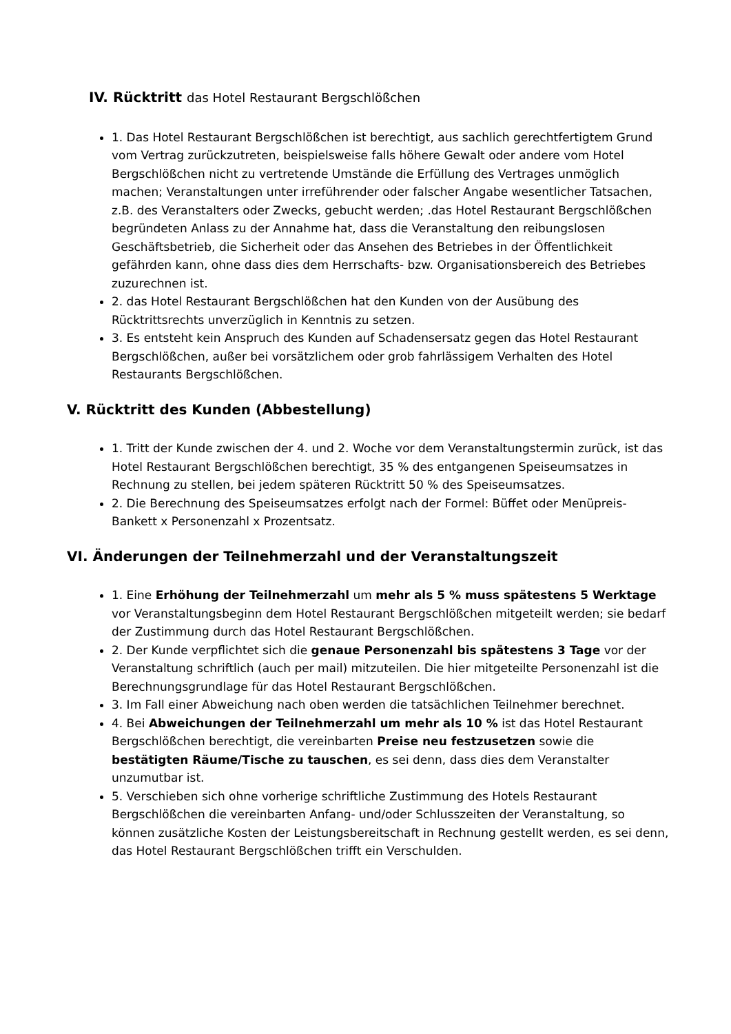IV. Rücktritt das Hotel Restaurant Bergschlößchen
1. Das Hotel Restaurant Bergschlößchen ist berechtigt, aus sachlich gerechtfertigtem Grund vom Vertrag zurückzutreten, beispielsweise falls höhere Gewalt oder andere vom Hotel Bergschlößchen nicht zu vertretende Umstände die Erfüllung des Vertrages unmöglich machen; Veranstaltungen unter irreführender oder falscher Angabe wesentlicher Tatsachen, z.B. des Veranstalters oder Zwecks, gebucht werden; .das Hotel Restaurant Bergschlößchen begründeten Anlass zu der Annahme hat, dass die Veranstaltung den reibungslosen Geschäftsbetrieb, die Sicherheit oder das Ansehen des Betriebes in der Öffentlichkeit gefährden kann, ohne dass dies dem Herrschafts- bzw. Organisationsbereich des Betriebes zuzurechnen ist.
2. das Hotel Restaurant Bergschlößchen hat den Kunden von der Ausübung des Rücktrittsrechts unverzüglich in Kenntnis zu setzen.
3. Es entsteht kein Anspruch des Kunden auf Schadensersatz gegen das Hotel Restaurant Bergschlößchen, außer bei vorsätzlichem oder grob fahrlässigem Verhalten des Hotel Restaurants Bergschlößchen.
V. Rücktritt des Kunden (Abbestellung)
1. Tritt der Kunde zwischen der 4. und 2. Woche vor dem Veranstaltungstermin zurück, ist das Hotel Restaurant Bergschlößchen berechtigt, 35 % des entgangenen Speiseumsatzes in Rechnung zu stellen, bei jedem späteren Rücktritt 50 % des Speiseumsatzes.
2. Die Berechnung des Speiseumsatzes erfolgt nach der Formel: Büffet oder Menüpreis-Bankett x Personenzahl x Prozentsatz.
VI. Änderungen der Teilnehmerzahl und der Veranstaltungszeit
1. Eine Erhöhung der Teilnehmerzahl um mehr als 5 % muss spätestens 5 Werktage vor Veranstaltungsbeginn dem Hotel Restaurant Bergschlößchen mitgeteilt werden; sie bedarf der Zustimmung durch das Hotel Restaurant Bergschlößchen.
2. Der Kunde verpflichtet sich die genaue Personenzahl bis spätestens 3 Tage vor der Veranstaltung schriftlich (auch per mail) mitzuteilen. Die hier mitgeteilte Personenzahl ist die Berechnungsgrundlage für das Hotel Restaurant Bergschlößchen.
3. Im Fall einer Abweichung nach oben werden die tatsächlichen Teilnehmer berechnet.
4. Bei Abweichungen der Teilnehmerzahl um mehr als 10 % ist das Hotel Restaurant Bergschlößchen berechtigt, die vereinbarten Preise neu festzusetzen sowie die bestätigten Räume/Tische zu tauschen, es sei denn, dass dies dem Veranstalter unzumutbar ist.
5. Verschieben sich ohne vorherige schriftliche Zustimmung des Hotels Restaurant Bergschlößchen die vereinbarten Anfang- und/oder Schlusszeiten der Veranstaltung, so können zusätzliche Kosten der Leistungsbereitschaft in Rechnung gestellt werden, es sei denn, das Hotel Restaurant Bergschlößchen trifft ein Verschulden.